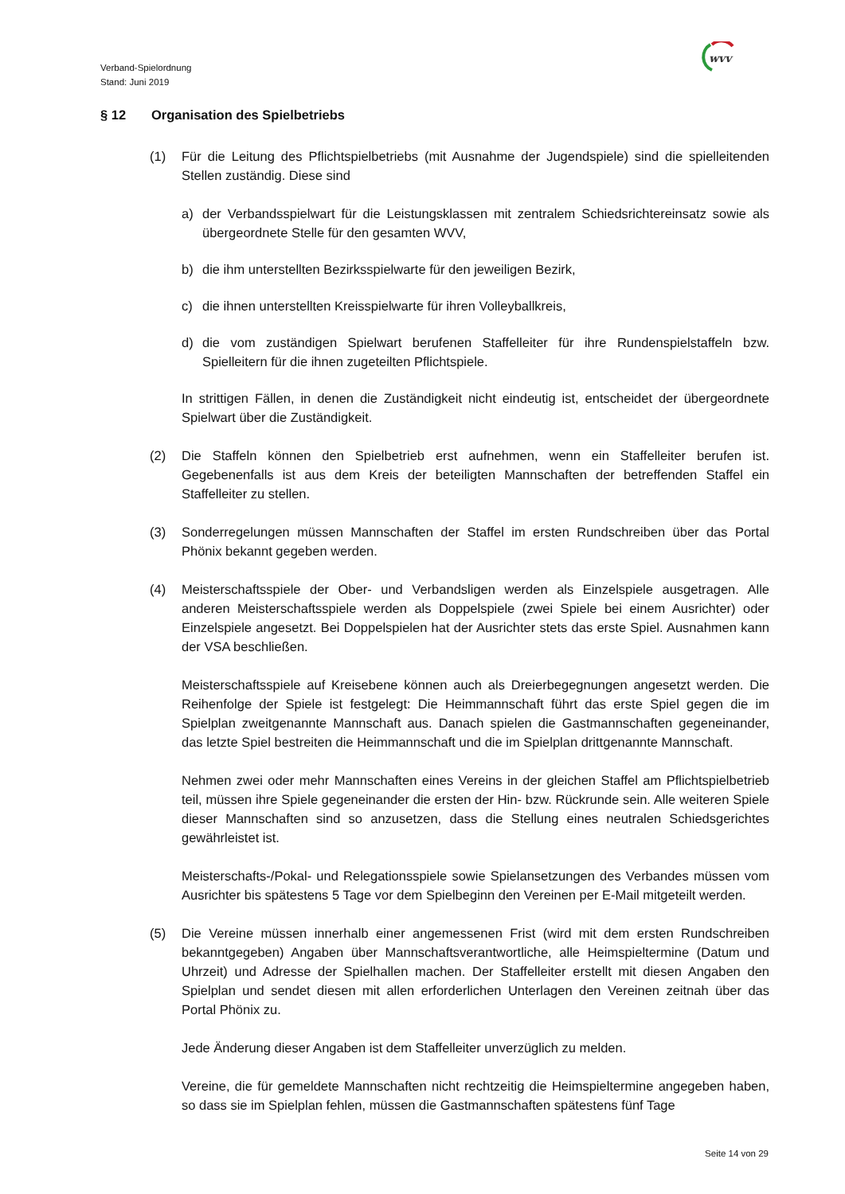Verband-Spielordnung
Stand: Juni 2019
wvv
§ 12 Organisation des Spielbetriebs
(1) Für die Leitung des Pflichtspielbetriebs (mit Ausnahme der Jugendspiele) sind die spielleiten­den Stellen zuständig. Diese sind
a) der Verbandsspielwart für die Leistungsklassen mit zentralem Schiedsrichtereinsatz sowie als übergeordnete Stelle für den gesamten WVV,
b) die ihm unterstellten Bezirksspielwarte für den jeweiligen Bezirk,
c) die ihnen unterstellten Kreisspielwarte für ihren Volleyballkreis,
d) die vom zuständigen Spielwart berufenen Staffelleiter für ihre Rundenspielstaffeln bzw. Spielleitern für die ihnen zugeteilten Pflichtspiele.
In strittigen Fällen, in denen die Zuständigkeit nicht eindeutig ist, entscheidet der übergeord­nete Spielwart über die Zuständigkeit.
(2) Die Staffeln können den Spielbetrieb erst aufnehmen, wenn ein Staffelleiter berufen ist. Gegebenenfalls ist aus dem Kreis der beteiligten Mannschaften der betreffenden Staffel ein Staffelleiter zu stellen.
(3) Sonderregelungen müssen Mannschaften der Staffel im ersten Rundschreiben über das Portal Phönix bekannt gegeben werden.
(4) Meisterschaftsspiele der Ober- und Verbandsligen werden als Einzelspiele ausgetragen. Alle anderen Meisterschaftsspiele werden als Doppelspiele (zwei Spiele bei einem Ausrichter) oder Einzelspiele angesetzt. Bei Doppelspielen hat der Ausrichter stets das erste Spiel. Ausnahmen kann der VSA beschließen.
Meisterschaftsspiele auf Kreisebene können auch als Dreierbegegnungen angesetzt werden. Die Reihenfolge der Spiele ist festgelegt: Die Heimmannschaft führt das erste Spiel gegen die im Spielplan zweitgenannte Mannschaft aus. Danach spielen die Gastmannschaften gegen­einander, das letzte Spiel bestreiten die Heimmannschaft und die im Spielplan drittgenannte Mannschaft.
Nehmen zwei oder mehr Mannschaften eines Vereins in der gleichen Staffel am Pflichtspiel­betrieb teil, müssen ihre Spiele gegeneinander die ersten der Hin- bzw. Rückrunde sein. Alle weiteren Spiele dieser Mannschaften sind so anzusetzen, dass die Stellung eines neutralen Schiedsgerichtes gewährleistet ist.
Meisterschafts-/Pokal- und Relegationsspiele sowie Spielansetzungen des Verbandes müssen vom Ausrichter bis spätestens 5 Tage vor dem Spielbeginn den Vereinen per E-Mail mitgeteilt werden.
(5) Die Vereine müssen innerhalb einer angemessenen Frist (wird mit dem ersten Rundschreiben bekanntgegeben) Angaben über Mannschaftsverantwortliche, alle Heimspieltermine (Datum und Uhrzeit) und Adresse der Spielhallen machen. Der Staffelleiter erstellt mit diesen Angaben den Spielplan und sendet diesen mit allen erforderlichen Unterlagen den Vereinen zeitnah über das Portal Phönix zu.
Jede Änderung dieser Angaben ist dem Staffelleiter unverzüglich zu melden.
Vereine, die für gemeldete Mannschaften nicht rechtzeitig die Heimspieltermine angegeben haben, so dass sie im Spielplan fehlen, müssen die Gastmannschaften spätestens fünf Tage
Seite 14 von 29